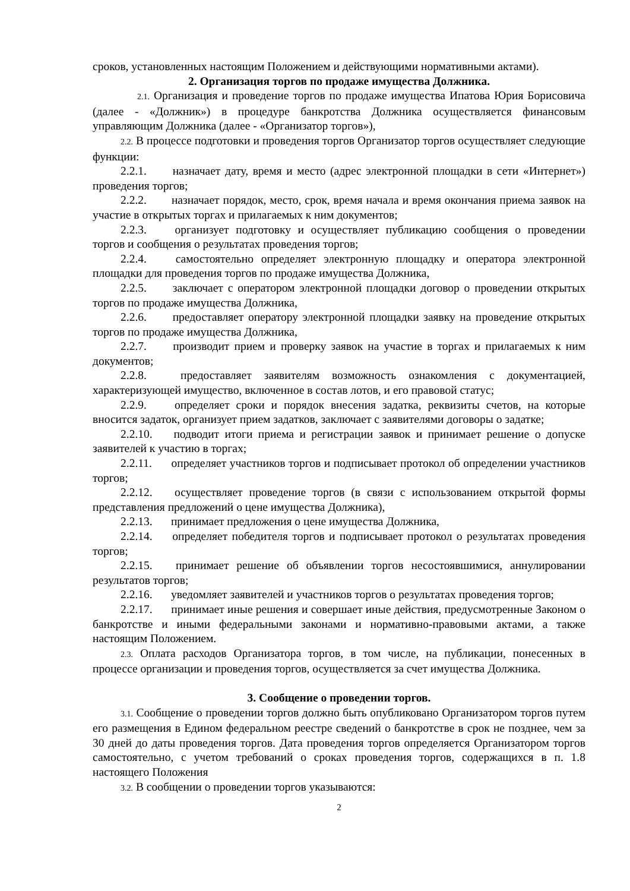сроков, установленных настоящим Положением и действующими нормативными актами).
2. Организация торгов по продаже имущества Должника.
2.1. Организация и проведение торгов по продаже имущества Ипатова Юрия Борисовича (далее - «Должник») в процедуре банкротства Должника осуществляется финансовым управляющим Должника (далее - «Организатор торгов»),
2.2. В процессе подготовки и проведения торгов Организатор торгов осуществляет следующие функции:
2.2.1. назначает дату, время и место (адрес электронной площадки в сети «Интернет») проведения торгов;
2.2.2. назначает порядок, место, срок, время начала и время окончания приема заявок на участие в открытых торгах и прилагаемых к ним документов;
2.2.3. организует подготовку и осуществляет публикацию сообщения о проведении торгов и сообщения о результатах проведения торгов;
2.2.4. самостоятельно определяет электронную площадку и оператора электронной площадки для проведения торгов по продаже имущества Должника,
2.2.5. заключает с оператором электронной площадки договор о проведении открытых торгов по продаже имущества Должника,
2.2.6. предоставляет оператору электронной площадки заявку на проведение открытых торгов по продаже имущества Должника,
2.2.7. производит прием и проверку заявок на участие в торгах и прилагаемых к ним документов;
2.2.8. предоставляет заявителям возможность ознакомления с документацией, характеризующей имущество, включенное в состав лотов, и его правовой статус;
2.2.9. определяет сроки и порядок внесения задатка, реквизиты счетов, на которые вносится задаток, организует прием задатков, заключает с заявителями договоры о задатке;
2.2.10. подводит итоги приема и регистрации заявок и принимает решение о допуске заявителей к участию в торгах;
2.2.11. определяет участников торгов и подписывает протокол об определении участников торгов;
2.2.12. осуществляет проведение торгов (в связи с использованием открытой формы представления предложений о цене имущества Должника),
2.2.13. принимает предложения о цене имущества Должника,
2.2.14. определяет победителя торгов и подписывает протокол о результатах проведения торгов;
2.2.15. принимает решение об объявлении торгов несостоявшимися, аннулировании результатов торгов;
2.2.16. уведомляет заявителей и участников торгов о результатах проведения торгов;
2.2.17. принимает иные решения и совершает иные действия, предусмотренные Законом о банкротстве и иными федеральными законами и нормативно-правовыми актами, а также настоящим Положением.
2.3. Оплата расходов Организатора торгов, в том числе, на публикации, понесенных в процессе организации и проведения торгов, осуществляется за счет имущества Должника.
3. Сообщение о проведении торгов.
3.1. Сообщение о проведении торгов должно быть опубликовано Организатором торгов путем его размещения в Едином федеральном реестре сведений о банкротстве в срок не позднее, чем за 30 дней до даты проведения торгов. Дата проведения торгов определяется Организатором торгов самостоятельно, с учетом требований о сроках проведения торгов, содержащихся в п. 1.8 настоящего Положения
3.2. В сообщении о проведении торгов указываются:
2